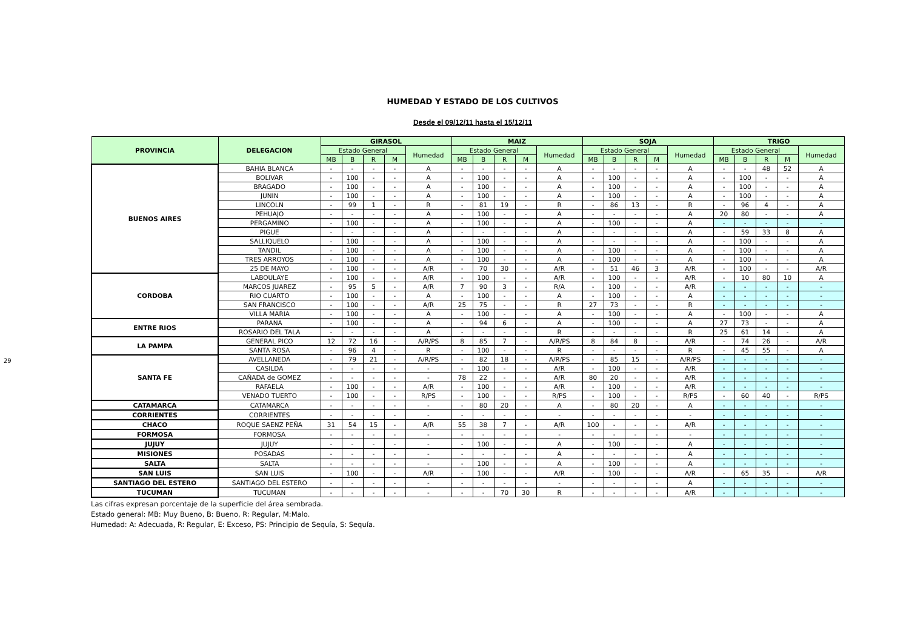29
HUMEDAD Y ESTADO DE LOS CULTIVOS
Desde el 09/12/11 hasta el 15/12/11
| PROVINCIA | DELEGACION | GIRASOL | | | | | MAIZ | | | | | SOJA | | | | | TRIGO | | | | |
| --- | --- | --- | --- | --- | --- | --- | --- | --- | --- | --- | --- | --- | --- | --- | --- | --- | --- | --- | --- | --- | --- |
| | | Estado General | | | | Humedad | Estado General | | | | Humedad | Estado General | | | | Humedad | Estado General | | | | Humedad |
| | | MB | B | R | M | | MB | B | R | M | | MB | B | R | M | | MB | B | R | M | |
| BUENOS AIRES | BAHIA BLANCA | - | - | - | - | A | - | - | - | - | A | - | - | - | - | A | - | - | 48 | 52 | A |
| | BOLIVAR | - | 100 | - | - | A | - | 100 | - | - | A | - | 100 | - | - | A | - | 100 | - | - | A |
| | BRAGADO | - | 100 | - | - | A | - | 100 | - | - | A | - | 100 | - | - | A | - | 100 | - | - | A |
| | JUNIN | - | 100 | - | - | A | - | 100 | - | - | A | - | 100 | - | - | A | - | 100 | - | - | A |
| | LINCOLN | - | 99 | 1 | - | R | - | 81 | 19 | - | R | - | 86 | 13 | - | R | - | 96 | 4 | - | A |
| | PEHUAJO | - | - | - | - | A | - | 100 | - | - | A | - | - | - | - | A | 20 | 80 | - | - | A |
| | PERGAMINO | - | 100 | - | - | A | - | 100 | - | - | A | - | 100 | - | - | A | - | - | - | - | - |
| | PIGUE | - | - | - | - | A | - | - | - | - | A | - | - | - | - | A | - | 59 | 33 | 8 | A |
| | SALLIQUELO | - | 100 | - | - | A | - | 100 | - | - | A | - | - | - | - | A | - | 100 | - | - | A |
| | TANDIL | - | 100 | - | - | A | - | 100 | - | - | A | - | 100 | - | - | A | - | 100 | - | - | A |
| | TRES ARROYOS | - | 100 | - | - | A | - | 100 | - | - | A | - | 100 | - | - | A | - | 100 | - | - | A |
| | 25 DE MAYO | - | 100 | - | - | A/R | - | 70 | 30 | - | A/R | - | 51 | 46 | 3 | A/R | - | 100 | - | - | A/R |
| CORDOBA | LABOULAYE | - | 100 | - | - | A/R | - | 100 | - | - | A/R | - | 100 | - | - | A/R | - | 10 | 80 | 10 | A |
| | MARCOS JUAREZ | - | 95 | 5 | - | A/R | 7 | 90 | 3 | - | R/A | - | 100 | - | - | A/R | - | - | - | - | - |
| | RIO CUARTO | - | 100 | - | - | A | - | 100 | - | - | A | - | 100 | - | - | A | - | - | - | - | - |
| | SAN FRANCISCO | - | 100 | - | - | A/R | 25 | 75 | - | - | R | 27 | 73 | - | - | R | - | - | - | - | - |
| | VILLA MARIA | - | 100 | - | - | A | - | 100 | - | - | A | - | 100 | - | - | A | - | 100 | - | - | A |
| ENTRE RIOS | PARANA | - | 100 | - | - | A | - | 94 | 6 | - | A | - | 100 | - | - | A | 27 | 73 | - | - | A |
| | ROSARIO DEL TALA | - | - | - | - | A | - | - | - | - | R | - | - | - | - | R | 25 | 61 | 14 | - | A |
| LA PAMPA | GENERAL PICO | 12 | 72 | 16 | - | A/R/PS | 8 | 85 | 7 | - | A/R/PS | 8 | 84 | 8 | - | A/R | - | 74 | 26 | - | A/R |
| | SANTA ROSA | - | 96 | 4 | - | R | - | 100 | - | - | R | - | - | - | - | R | - | 45 | 55 | - | A |
| SANTA FE | AVELLANEDA | - | 79 | 21 | - | A/R/PS | - | 82 | 18 | - | A/R/PS | - | 85 | 15 | - | A/R/PS | - | - | - | - | - |
| | CASILDA | - | - | - | - | - | - | 100 | - | - | A/R | - | 100 | - | - | A/R | - | - | - | - | - |
| | CAÑADA de GOMEZ | - | - | - | - | - | 78 | 22 | - | - | A/R | 80 | 20 | - | - | A/R | - | - | - | - | - |
| | RAFAELA | - | 100 | - | - | A/R | - | 100 | - | - | A/R | - | 100 | - | - | A/R | - | - | - | - | - |
| | VENADO TUERTO | - | 100 | - | - | R/PS | - | 100 | - | - | R/PS | - | 100 | - | - | R/PS | - | 60 | 40 | - | R/PS |
| CATAMARCA | CATAMARCA | - | - | - | - | - | - | 80 | 20 | - | A | - | 80 | 20 | - | A | - | - | - | - | - |
| CORRIENTES | CORRIENTES | - | - | - | - | - | - | - | - | - | - | - | - | - | - | - | - | - | - | - | - |
| CHACO | ROQUE SAENZ PEÑA | 31 | 54 | 15 | - | A/R | 55 | 38 | 7 | - | A/R | 100 | - | - | - | A/R | - | - | - | - | - |
| FORMOSA | FORMOSA | - | - | - | - | - | - | - | - | - | - | - | - | - | - | - | - | - | - | - | - |
| JUJUY | JUJUY | - | - | - | - | - | - | 100 | - | - | A | - | 100 | - | - | A | - | - | - | - | - |
| MISIONES | POSADAS | - | - | - | - | - | - | - | - | - | A | - | - | - | - | A | - | - | - | - | - |
| SALTA | SALTA | - | - | - | - | - | - | 100 | - | - | A | - | 100 | - | - | A | - | - | - | - | - |
| SAN LUIS | SAN LUIS | - | 100 | - | - | A/R | - | 100 | - | - | A/R | - | 100 | - | - | A/R | - | 65 | 35 | - | A/R |
| SANTIAGO DEL ESTERO | SANTIAGO DEL ESTERO | - | - | - | - | - | - | - | - | - | - | - | - | - | - | A | - | - | - | - | - |
| TUCUMAN | TUCUMAN | - | - | - | - | - | - | - | 70 | 30 | R | - | - | - | - | A/R | - | - | - | - | - |
Las cifras expresan porcentaje de la superficie del área sembrada.
Estado general: MB: Muy Bueno, B: Bueno, R: Regular, M:Malo.
Humedad: A: Adecuada, R: Regular, E: Exceso, PS: Principio de Sequía, S: Sequía.